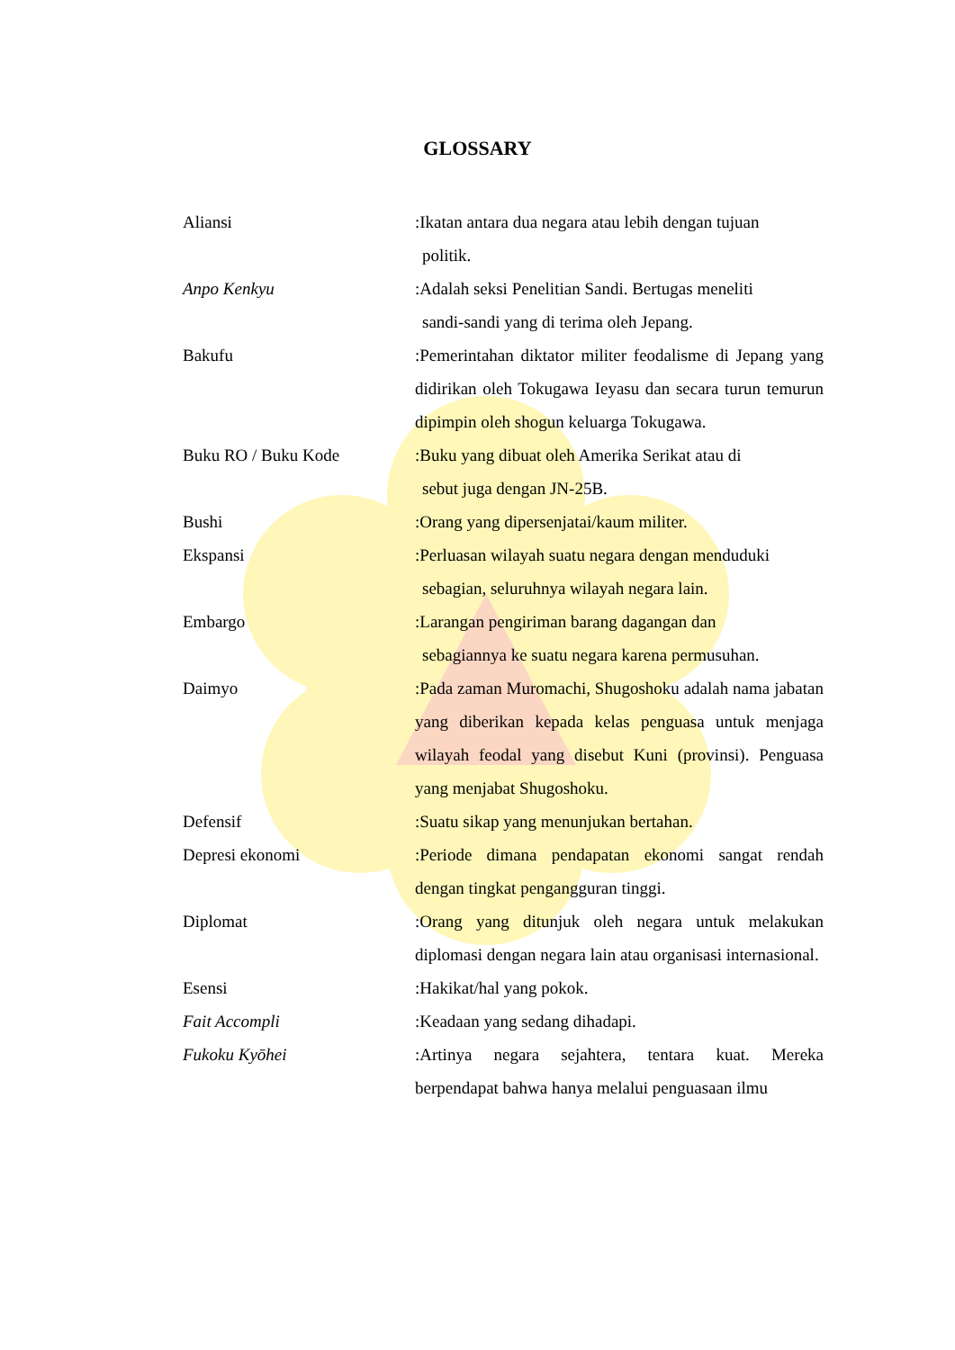GLOSSARY
Aliansi :Ikatan antara dua negara atau lebih dengan tujuan
politik.
Anpo Kenkyu :Adalah seksi Penelitian Sandi. Bertugas meneliti
sandi-sandi yang di terima oleh Jepang.
Bakufu :Pemerintahan diktator militer feodalisme di Jepang yang didirikan oleh Tokugawa Ieyasu dan secara turun temurun dipimpin oleh shogun keluarga Tokugawa.
Buku RO / Buku Kode :Buku yang dibuat oleh Amerika Serikat atau di
sebut juga dengan JN-25B.
Bushi :Orang yang dipersenjatai/kaum militer.
Ekspansi :Perluasan wilayah suatu negara dengan menduduki
sebagian, seluruhnya wilayah negara lain.
Embargo :Larangan pengiriman barang dagangan dan
sebagiannya ke suatu negara karena permusuhan.
Daimyo :Pada zaman Muromachi, Shugoshoku adalah nama jabatan yang diberikan kepada kelas penguasa untuk menjaga wilayah feodal yang disebut Kuni (provinsi). Penguasa yang menjabat Shugoshoku.
Defensif :Suatu sikap yang menunjukan bertahan.
Depresi ekonomi :Periode dimana pendapatan ekonomi sangat rendah dengan tingkat pengangguran tinggi.
Diplomat :Orang yang ditunjuk oleh negara untuk melakukan diplomasi dengan negara lain atau organisasi internasional.
Esensi :Hakikat/hal yang pokok.
Fait Accompli :Keadaan yang sedang dihadapi.
Fukoku Kyōhei :Artinya negara sejahtera, tentara kuat. Mereka berpendapat bahwa hanya melalui penguasaan ilmu